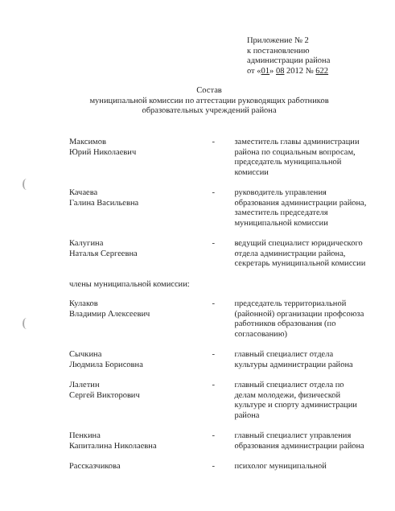Приложение № 2
к постановлению
администрации района
от «01» 08 2012 № 622
Состав
муниципальной комиссии по аттестации руководящих работников
образовательных учреждений района
Максимов
Юрий Николаевич
- заместитель главы администрации района по социальным вопросам, председатель муниципальной комиссии
Качаева
Галина Васильевна
- руководитель управления образования администрации района, заместитель председателя муниципальной комиссии
Калугина
Наталья Сергеевна
- ведущий специалист юридического отдела администрации района, секретарь муниципальной комиссии
члены муниципальной комиссии:
Кулаков
Владимир Алексеевич
- председатель территориальной (районной) организации профсоюза работников образования (по согласованию)
Сычкина
Людмила Борисовна
- главный специалист отдела культуры администрации района
Лалетин
Сергей Викторович
- главный специалист отдела по делам молодежи, физической культуре и спорту администрации района
Пенкина
Капиталина Николаевна
- главный специалист управления образования администрации района
Рассказчикова - психолог муниципальной